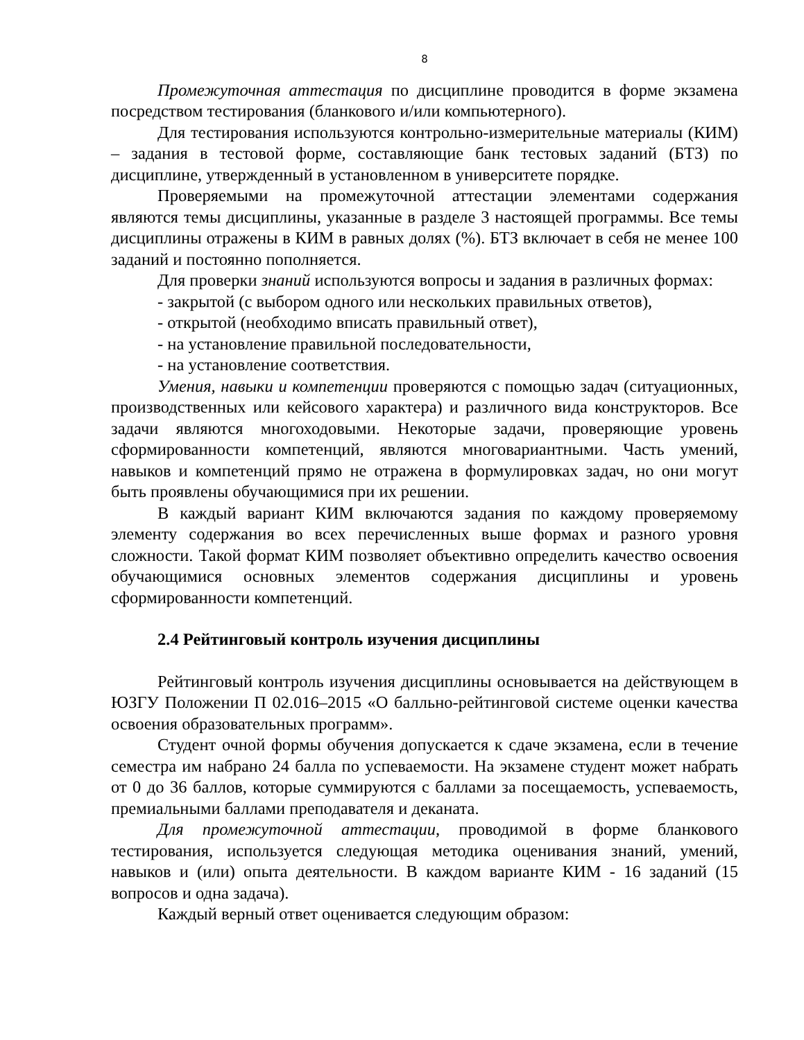8
Промежуточная аттестация по дисциплине проводится в форме экзамена посредством тестирования (бланкового и/или компьютерного).
Для тестирования используются контрольно-измерительные материалы (КИМ) – задания в тестовой форме, составляющие банк тестовых заданий (БТЗ) по дисциплине, утвержденный в установленном в университете порядке.
Проверяемыми на промежуточной аттестации элементами содержания являются темы дисциплины, указанные в разделе 3 настоящей программы. Все темы дисциплины отражены в КИМ в равных долях (%). БТЗ включает в себя не менее 100 заданий и постоянно пополняется.
Для проверки знаний используются вопросы и задания в различных формах:
- закрытой (с выбором одного или нескольких правильных ответов),
- открытой (необходимо вписать правильный ответ),
- на установление правильной последовательности,
- на установление соответствия.
Умения, навыки и компетенции проверяются с помощью задач (ситуационных, производственных или кейсового характера) и различного вида конструкторов. Все задачи являются многоходовыми. Некоторые задачи, проверяющие уровень сформированности компетенций, являются многовариантными. Часть умений, навыков и компетенций прямо не отражена в формулировках задач, но они могут быть проявлены обучающимися при их решении.
В каждый вариант КИМ включаются задания по каждому проверяемому элементу содержания во всех перечисленных выше формах и разного уровня сложности. Такой формат КИМ позволяет объективно определить качество освоения обучающимися основных элементов содержания дисциплины и уровень сформированности компетенций.
2.4 Рейтинговый контроль изучения дисциплины
Рейтинговый контроль изучения дисциплины основывается на действующем в ЮЗГУ Положении П 02.016–2015 «О балльно-рейтинговой системе оценки качества освоения образовательных программ».
Студент очной формы обучения допускается к сдаче экзамена, если в течение семестра им набрано 24 балла по успеваемости. На экзамене студент может набрать от 0 до 36 баллов, которые суммируются с баллами за посещаемость, успеваемость, премиальными баллами преподавателя и деканата.
Для промежуточной аттестации, проводимой в форме бланкового тестирования, используется следующая методика оценивания знаний, умений, навыков и (или) опыта деятельности. В каждом варианте КИМ - 16 заданий (15 вопросов и одна задача).
Каждый верный ответ оценивается следующим образом: